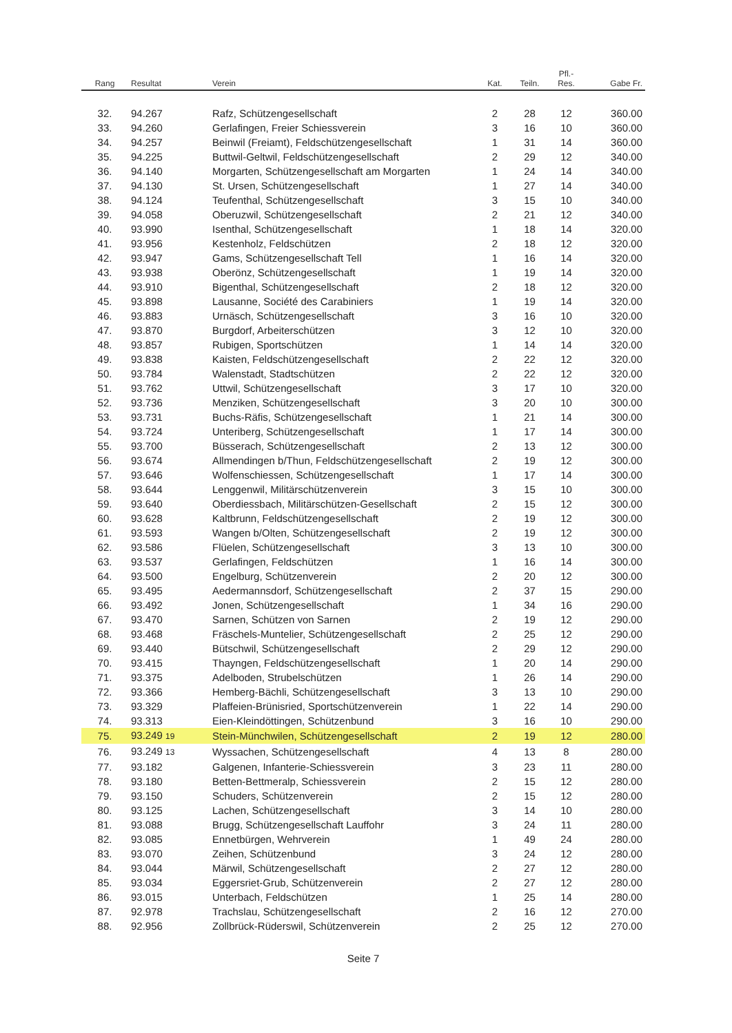| Rang | Resultat | Verein | Kat. | Teiln. | Pfl.- Res. | Gabe Fr. |
| --- | --- | --- | --- | --- | --- | --- |
| 32. | 94.267 | Rafz, Schützengesellschaft | 2 | 28 | 12 | 360.00 |
| 33. | 94.260 | Gerlafingen, Freier Schiessverein | 3 | 16 | 10 | 360.00 |
| 34. | 94.257 | Beinwil (Freiamt), Feldschützengesellschaft | 1 | 31 | 14 | 360.00 |
| 35. | 94.225 | Buttwil-Geltwil, Feldschützengesellschaft | 2 | 29 | 12 | 340.00 |
| 36. | 94.140 | Morgarten, Schützengesellschaft am Morgarten | 1 | 24 | 14 | 340.00 |
| 37. | 94.130 | St. Ursen, Schützengesellschaft | 1 | 27 | 14 | 340.00 |
| 38. | 94.124 | Teufenthal, Schützengesellschaft | 3 | 15 | 10 | 340.00 |
| 39. | 94.058 | Oberuzwil, Schützengesellschaft | 2 | 21 | 12 | 340.00 |
| 40. | 93.990 | Isenthal, Schützengesellschaft | 1 | 18 | 14 | 320.00 |
| 41. | 93.956 | Kestenholz, Feldschützen | 2 | 18 | 12 | 320.00 |
| 42. | 93.947 | Gams, Schützengesellschaft Tell | 1 | 16 | 14 | 320.00 |
| 43. | 93.938 | Oberönz, Schützengesellschaft | 1 | 19 | 14 | 320.00 |
| 44. | 93.910 | Bigenthal, Schützengesellschaft | 2 | 18 | 12 | 320.00 |
| 45. | 93.898 | Lausanne, Société des Carabiniers | 1 | 19 | 14 | 320.00 |
| 46. | 93.883 | Urnäsch, Schützengesellschaft | 3 | 16 | 10 | 320.00 |
| 47. | 93.870 | Burgdorf, Arbeiterschützen | 3 | 12 | 10 | 320.00 |
| 48. | 93.857 | Rubigen, Sportschützen | 1 | 14 | 14 | 320.00 |
| 49. | 93.838 | Kaisten, Feldschützengesellschaft | 2 | 22 | 12 | 320.00 |
| 50. | 93.784 | Walenstadt, Stadtschützen | 2 | 22 | 12 | 320.00 |
| 51. | 93.762 | Uttwil, Schützengesellschaft | 3 | 17 | 10 | 320.00 |
| 52. | 93.736 | Menziken, Schützengesellschaft | 3 | 20 | 10 | 300.00 |
| 53. | 93.731 | Buchs-Räfis, Schützengesellschaft | 1 | 21 | 14 | 300.00 |
| 54. | 93.724 | Unteriberg, Schützengesellschaft | 1 | 17 | 14 | 300.00 |
| 55. | 93.700 | Büsserach, Schützengesellschaft | 2 | 13 | 12 | 300.00 |
| 56. | 93.674 | Allmendingen b/Thun, Feldschützengesellschaft | 2 | 19 | 12 | 300.00 |
| 57. | 93.646 | Wolfenschiessen, Schützengesellschaft | 1 | 17 | 14 | 300.00 |
| 58. | 93.644 | Lenggenwil, Militärschützenverein | 3 | 15 | 10 | 300.00 |
| 59. | 93.640 | Oberdiessbach, Militärschützen-Gesellschaft | 2 | 15 | 12 | 300.00 |
| 60. | 93.628 | Kaltbrunn, Feldschützengesellschaft | 2 | 19 | 12 | 300.00 |
| 61. | 93.593 | Wangen b/Olten, Schützengesellschaft | 2 | 19 | 12 | 300.00 |
| 62. | 93.586 | Flüelen, Schützengesellschaft | 3 | 13 | 10 | 300.00 |
| 63. | 93.537 | Gerlafingen, Feldschützen | 1 | 16 | 14 | 300.00 |
| 64. | 93.500 | Engelburg, Schützenverein | 2 | 20 | 12 | 300.00 |
| 65. | 93.495 | Aedermannsdorf, Schützengesellschaft | 2 | 37 | 15 | 290.00 |
| 66. | 93.492 | Jonen, Schützengesellschaft | 1 | 34 | 16 | 290.00 |
| 67. | 93.470 | Sarnen, Schützen von Sarnen | 2 | 19 | 12 | 290.00 |
| 68. | 93.468 | Fräschels-Muntelier, Schützengesellschaft | 2 | 25 | 12 | 290.00 |
| 69. | 93.440 | Bütschwil, Schützengesellschaft | 2 | 29 | 12 | 290.00 |
| 70. | 93.415 | Thayngen, Feldschützengesellschaft | 1 | 20 | 14 | 290.00 |
| 71. | 93.375 | Adelboden, Strubelschützen | 1 | 26 | 14 | 290.00 |
| 72. | 93.366 | Hemberg-Bächli, Schützengesellschaft | 3 | 13 | 10 | 290.00 |
| 73. | 93.329 | Plaffeien-Brünisried, Sportschützenverein | 1 | 22 | 14 | 290.00 |
| 74. | 93.313 | Eien-Kleindöttingen, Schützenbund | 3 | 16 | 10 | 290.00 |
| 75. | 93.249 19 | Stein-Münchwilen, Schützengesellschaft | 2 | 19 | 12 | 280.00 |
| 76. | 93.249 13 | Wyssachen, Schützengesellschaft | 4 | 13 | 8 | 280.00 |
| 77. | 93.182 | Galgenen, Infanterie-Schiessverein | 3 | 23 | 11 | 280.00 |
| 78. | 93.180 | Betten-Bettmeralp, Schiessverein | 2 | 15 | 12 | 280.00 |
| 79. | 93.150 | Schuders, Schützenverein | 2 | 15 | 12 | 280.00 |
| 80. | 93.125 | Lachen, Schützengesellschaft | 3 | 14 | 10 | 280.00 |
| 81. | 93.088 | Brugg, Schützengesellschaft Lauffohr | 3 | 24 | 11 | 280.00 |
| 82. | 93.085 | Ennetbürgen, Wehrverein | 1 | 49 | 24 | 280.00 |
| 83. | 93.070 | Zeihen, Schützenbund | 3 | 24 | 12 | 280.00 |
| 84. | 93.044 | Märwil, Schützengesellschaft | 2 | 27 | 12 | 280.00 |
| 85. | 93.034 | Eggersriet-Grub, Schützenverein | 2 | 27 | 12 | 280.00 |
| 86. | 93.015 | Unterbach, Feldschützen | 1 | 25 | 14 | 280.00 |
| 87. | 92.978 | Trachslau, Schützengesellschaft | 2 | 16 | 12 | 270.00 |
| 88. | 92.956 | Zollbrück-Rüderswil, Schützenverein | 2 | 25 | 12 | 270.00 |
Seite 7